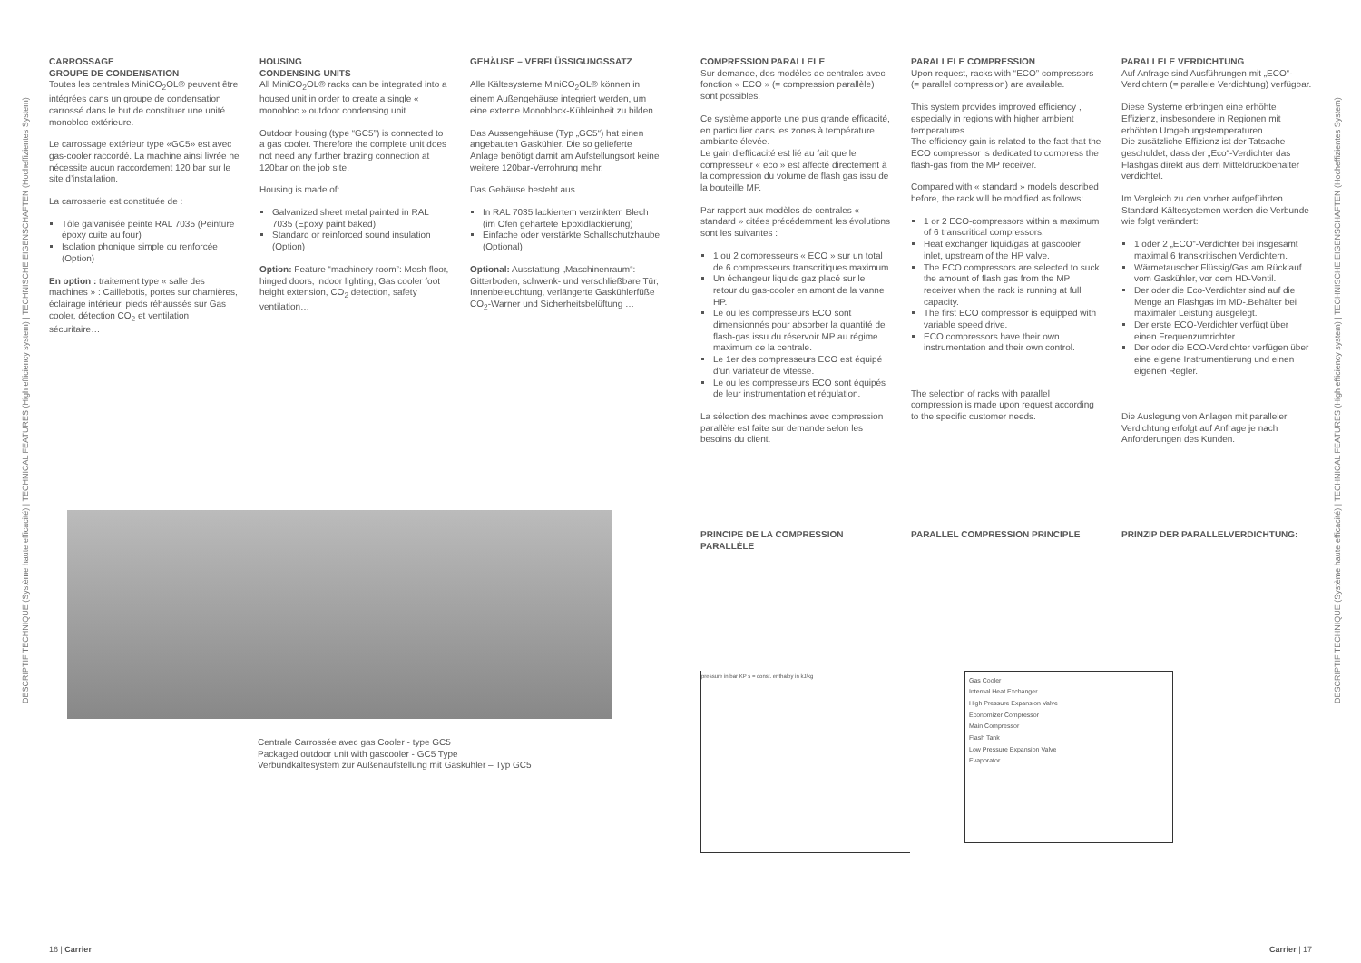DESCRIPTIF TECHNIQUE (Système haute efficacité) | TECHNICAL FEATURES (High efficiency system) | TECHNISCHE EIGENSCHAFTEN (Hocheffizientes System)
DESCRIPTIF TECHNIQUE (Système haute efficacité) | TECHNICAL FEATURES (High efficiency system) | TECHNISCHE EIGENSCHAFTEN (Hocheffizientes System)
CARROSSAGE
GROUPE DE CONDENSATION
Toutes les centrales MiniCO<sub>2</sub>OL® peuvent être intégrées dans un groupe de condensation carrossé dans le but de constituer une unité monobloc extérieure.
Le carrossage extérieur type «GC5» est avec gas-cooler raccordé. La machine ainsi livrée ne nécessite aucun raccordement 120 bar sur le site d’installation.
La carrosserie est constituée de :
Tôle galvanisée peinte RAL 7035 (Peinture époxy cuite au four)
Isolation phonique simple ou renforcée (Option)
En option : traitement type « salle des machines » : Caillebotis, portes sur charnières, éclairage intérieur, pieds réhaussés sur Gas cooler, détection CO<sub>2</sub> et ventilation sécuritaire…
HOUSING
CONDENSING UNITS
All MiniCO<sub>2</sub>OL® racks can be integrated into a housed unit in order to create a single « monobloc » outdoor condensing unit.
Outdoor housing (type “GC5”) is connected to a gas cooler. Therefore the complete unit does not need any further brazing connection at 120bar on the job site.
Housing is made of:
Galvanized sheet metal painted in RAL 7035 (Epoxy paint baked)
Standard or reinforced sound insulation (Option)
Option: Feature “machinery room”: Mesh floor, hinged doors, indoor lighting, Gas cooler foot height extension, CO<sub>2</sub> detection, safety ventilation…
GEHÄUSE – VERFLÜSSIGUNGSSATZ
Alle Kältesysteme MiniCO<sub>2</sub>OL® können in einem Außengehäuse integriert werden, um eine externe Monoblock-Kühleinheit zu bilden.
Das Aussengehäuse (Typ „GC5“) hat einen angebauten Gaskühler. Die so gelieferte Anlage benötigt damit am Aufstellungsort keine weitere 120bar-Verrohrung mehr.
Das Gehäuse besteht aus.
In RAL 7035 lackiertem verzinktem Blech (im Ofen gehärtete Epoxidlackierung)
Einfache oder verstärkte Schallschutzhaube (Optional)
Optional: Ausstattung „Maschinenraum“: Gitterboden, schwenk- und verschließbare Tür, Innenbeleuchtung, verlängerte Gaskühlerfüße CO<sub>2</sub>-Warner und Sicherheitsbelüftung …
Centrale Carrossée avec gas Cooler - type GC5
Packaged outdoor unit with gascooler - GC5 Type
Verbundkältesystem zur Außenaufstellung mit Gaskühler – Typ GC5
COMPRESSION PARALLELE
Sur demande, des modèles de centrales avec fonction « ECO » (= compression parallèle) sont possibles.
Ce système apporte une plus grande efficacité, en particulier dans les zones à température ambiante élevée.
Le gain d’efficacité est lié au fait que le compresseur « eco » est affecté directement à la compression du volume de flash gas issu de la bouteille MP.
Par rapport aux modèles de centrales « standard » citées précédemment les évolutions sont les suivantes :
1 ou 2 compresseurs « ECO » sur un total de 6 compresseurs transcritiques maximum
Un échangeur liquide gaz placé sur le retour du gas-cooler en amont de la vanne HP.
Le ou les compresseurs ECO sont dimensionnés pour absorber la quantité de flash-gas issu du réservoir MP au régime maximum de la centrale.
Le 1er des compresseurs ECO est équipé d’un variateur de vitesse.
Le ou les compresseurs ECO sont équipés de leur instrumentation et régulation.
La sélection des machines avec compression parallèle est faite sur demande selon les besoins du client.
PARALLELE COMPRESSION
Upon request, racks with “ECO” compressors
(= parallel compression) are available.
This system provides improved efficiency , especially in regions with higher ambient temperatures.
The efficiency gain is related to the fact that the ECO compressor is dedicated to compress the flash-gas from the MP receiver.
Compared with « standard » models described before, the rack will be modified as follows:
1 or 2 ECO-compressors within a maximum of 6 transcritical compressors.
Heat exchanger liquid/gas at gascooler inlet, upstream of the HP valve.
The ECO compressors are selected to suck the amount of flash gas from the MP receiver when the rack is running at full capacity.
The first ECO compressor is equipped with variable speed drive.
ECO compressors have their own instrumentation and their own control.
The selection of racks with parallel compression is made upon request according to the specific customer needs.
PARALLELE VERDICHTUNG
Auf Anfrage sind Ausführungen mit „ECO“-Verdichtern (= parallele Verdichtung) verfügbar.
Diese Systeme erbringen eine erhöhte Effizienz, insbesondere in Regionen mit erhöhten Umgebungstemperaturen.
Die zusätzliche Effizienz ist der Tatsache geschuldet, dass der „Eco“-Verdichter das Flashgas direkt aus dem Mitteldruckbehälter verdichtet.
Im Vergleich zu den vorher aufgeführten Standard-Kältesystemen werden die Verbunde wie folgt verändert:
1 oder 2 „ECO“-Verdichter bei insgesamt maximal 6 transkritischen Verdichtern.
Wärmetauscher Flüssig/Gas am Rücklauf vom Gaskühler, vor dem HD-Ventil.
Der oder die Eco-Verdichter sind auf die Menge an Flashgas im MD-.Behälter bei maximaler Leistung ausgelegt.
Der erste ECO-Verdichter verfügt über einen Frequenzumrichter.
Der oder die ECO-Verdichter verfügen über eine eigene Instrumentierung und einen eigenen Regler.
Die Auslegung von Anlagen mit paralleler Verdichtung erfolgt auf Anfrage je nach Anforderungen des Kunden.
PRINCIPE DE LA COMPRESSION PARALLÈLE
PARALLEL COMPRESSION PRINCIPLE PRINZIP DER PARALLELVERDICHTUNG:
pressure in bar KP s = const. enthalpy in kJ/kg
Gas Cooler
Internal Heat Exchanger
High Pressure Expansion Valve
Economizer Compressor
Main Compressor
Flash Tank
Low Pressure Expansion Valve
Evaporator
16 | Carrier Carrier | 17